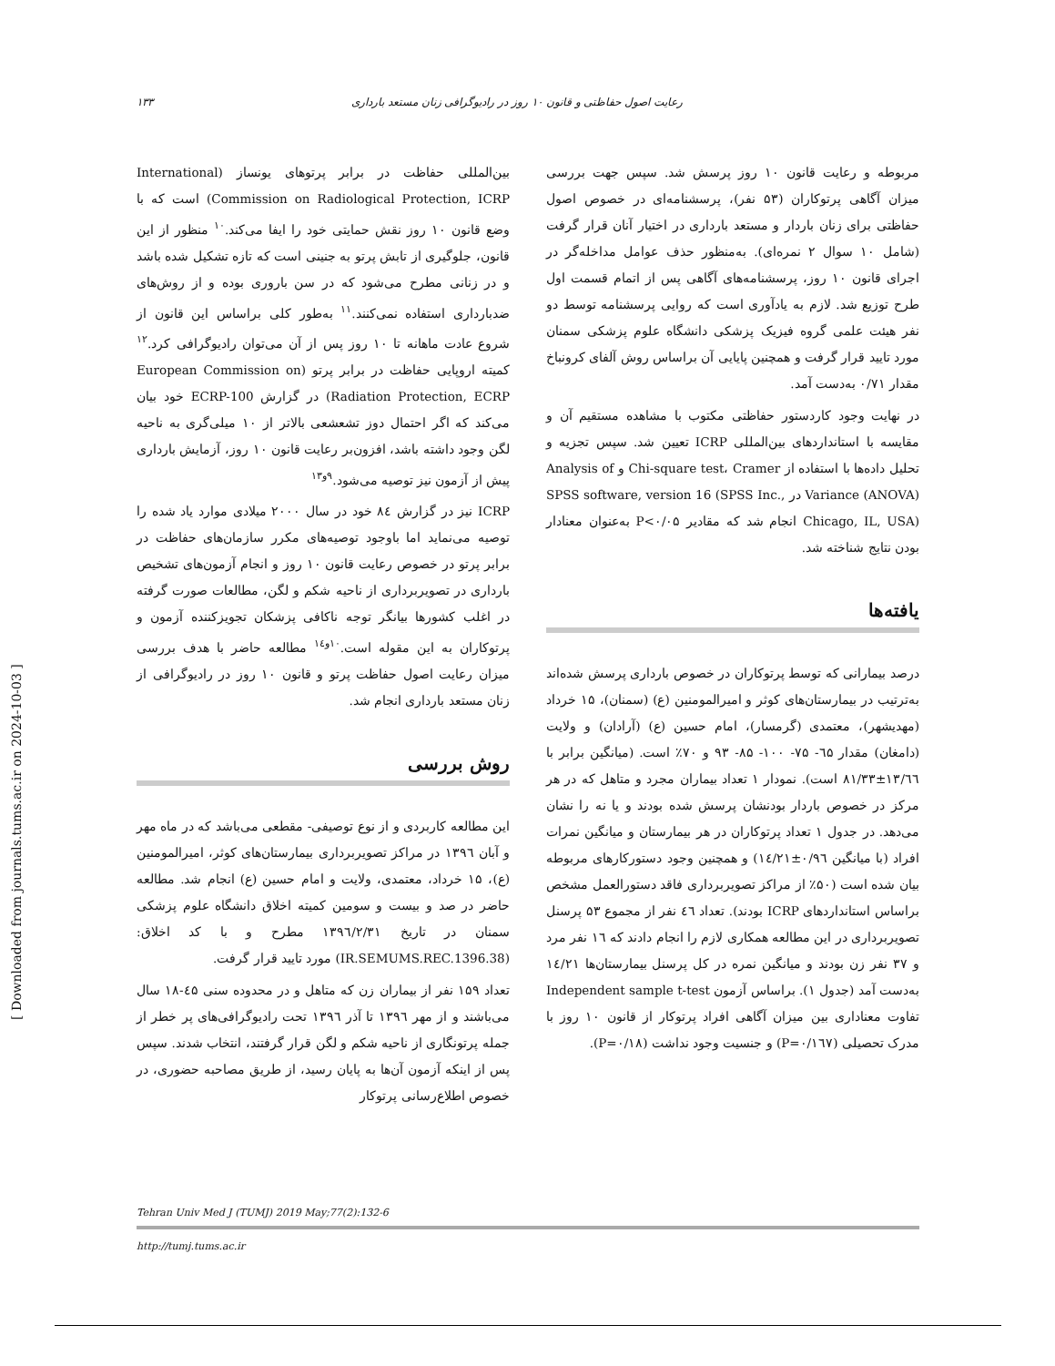رعایت اصول حفاظتی و قانون ۱۰ روز در رادیوگرافی زنان مستعد بارداری ۱۳۳
بین‌المللی حفاظت در برابر پرتوهای یونساز (International Commission on Radiological Protection, ICRP) است که با وضع قانون ۱۰ روز نقش حمایتی خود را ایفا می‌کند.<sup>۱۰</sup> منظور از این قانون، جلوگیری از تابش پرتو به جنینی است که تازه تشکیل شده باشد و در زنانی مطرح می‌شود که در سن باروری بوده و از روش‌های ضدبارداری استفاده نمی‌کنند.<sup>۱۱</sup> به‌طور کلی براساس این قانون از شروع عادت ماهانه تا ۱۰ روز پس از آن می‌توان رادیوگرافی کرد.<sup>۱۲</sup> کمیته اروپایی حفاظت در برابر پرتو (European Commission on Radiation Protection, ECRP) در گزارش ECRP-100 خود بیان می‌کند که اگر احتمال دوز تشعشعی بالاتر از ۱۰ میلی‌گری به ناحیه لگن وجود داشته باشد، افزون‌بر رعایت قانون ۱۰ روز، آزمایش بارداری پیش از آزمون نیز توصیه می‌شود.<sup>۹و۱۳</sup>
ICRP نیز در گزارش ۸٤ خود در سال ۲۰۰۰ میلادی موارد یاد شده را توصیه می‌نماید اما باوجود توصیه‌های مکرر سازمان‌های حفاظت در برابر پرتو در خصوص رعایت قانون ۱۰ روز و انجام آزمون‌های تشخیص بارداری در تصویربرداری از ناحیه شکم و لگن، مطالعات صورت گرفته در اغلب کشورها بیانگر توجه ناکافی پزشکان تجویزکننده آزمون و پرتوکاران به این مقوله است.<sup>۱۰و۱٤</sup> مطالعه حاضر با هدف بررسی میزان رعایت اصول حفاظت پرتو و قانون ۱۰ روز در رادیوگرافی از زنان مستعد بارداری انجام شد.
روش بررسی
این مطالعه کاربردی و از نوع توصیفی- مقطعی می‌باشد که در ماه مهر و آبان ۱۳۹٦ در مراکز تصویربرداری بیمارستان‌های کوثر، امیرالمومنین (ع)، ۱۵ خرداد، معتمدی، ولایت و امام حسین (ع) انجام شد. مطالعه حاضر در صد و بیست و سومین کمیته اخلاق دانشگاه علوم پزشکی سمنان در تاریخ ۱۳۹٦/۲/۳۱ مطرح و با کد اخلاق: (IR.SEMUMS.REC.1396.38) مورد تایید قرار گرفت.
تعداد ۱۵۹ نفر از بیماران زن که متاهل و در محدوده سنی ٤۵-۱۸ سال می‌باشند و از مهر ۱۳۹٦ تا آذر ۱۳۹٦ تحت رادیوگرافی‌های پر خطر از جمله پرتونگاری از ناحیه شکم و لگن قرار گرفتند، انتخاب شدند. سپس پس از اینکه آزمون آن‌ها به پایان رسید، از طریق مصاحبه حضوری، در خصوص اطلاع‌رسانی پرتوکار
مربوطه و رعایت قانون ۱۰ روز پرسش شد. سپس جهت بررسی میزان آگاهی پرتوکاران (۵۳ نفر)، پرسشنامه‌ای در خصوص اصول حفاظتی برای زنان باردار و مستعد بارداری در اختیار آنان قرار گرفت (شامل ۱۰ سوال ۲ نمره‌ای). به‌منظور حذف عوامل مداخله‌گر در اجرای قانون ۱۰ روز، پرسشنامه‌های آگاهی پس از اتمام قسمت اول طرح توزیع شد. لازم به یادآوری است که روایی پرسشنامه توسط دو نفر هیئت علمی گروه فیزیک پزشکی دانشگاه علوم پزشکی سمنان مورد تایید قرار گرفت و همچنین پایایی آن براساس روش آلفای کرونباخ مقدار ۰/۷۱ به‌دست آمد.
در نهایت وجود کاردستور حفاظتی مکتوب با مشاهده مستقیم آن و مقایسه با استانداردهای بین‌المللی ICRP تعیین شد. سپس تجزیه و تحلیل داده‌ها با استفاده از Chi-square test، Cramer و Analysis of Variance (ANOVA) در SPSS software, version 16 (SPSS Inc., Chicago, IL, USA) انجام شد که مقادیر P<۰/۰۵ به‌عنوان معنادار بودن نتایج شناخته شد.
یافته‌ها
درصد بیمارانی که توسط پرتوکاران در خصوص بارداری پرسش شده‌اند به‌ترتیب در بیمارستان‌های کوثر و امیرالمومنین (ع) (سمنان)، ۱۵ خرداد (مهدیشهر)، معتمدی (گرمسار)، امام حسین (ع) (آرادان) و ولایت (دامغان) مقدار ٦۵- ۷۵- ۱۰۰- ۸۵- ۹۳ و ۷۰٪ است. (میانگین برابر با ۱۳/٦٦±۸۱/۳۳ است). نمودار ۱ تعداد بیماران مجرد و متاهل که در هر مرکز در خصوص باردار بودنشان پرسش شده بودند و یا نه را نشان می‌دهد. در جدول ۱ تعداد پرتوکاران در هر بیمارستان و میانگین نمرات افراد (با میانگین ۰/۹٦±۱٤/۲۱) و همچنین وجود دستورکارهای مربوطه بیان شده است (۵۰٪ از مراکز تصویربرداری فاقد دستورالعمل مشخص براساس استانداردهای ICRP بودند). تعداد ٤٦ نفر از مجموع ۵۳ پرسنل تصویربرداری در این مطالعه همکاری لازم را انجام دادند که ۱٦ نفر مرد و ۳۷ نفر زن بودند و میانگین نمره در کل پرسنل بیمارستان‌ها ۱٤/۲۱ به‌دست آمد (جدول ۱). براساس آزمون Independent sample t-test تفاوت معناداری بین میزان آگاهی افراد پرتوکار از قانون ۱۰ روز با مدرک تحصیلی (P=۰/۱٦۷) و جنسیت وجود نداشت (P=۰/۱۸).
Tehran Univ Med J (TUMJ) 2019 May;77(2):132-6
http://tumj.tums.ac.ir
[ Downloaded from journals.tums.ac.ir on 2024-10-03 ]